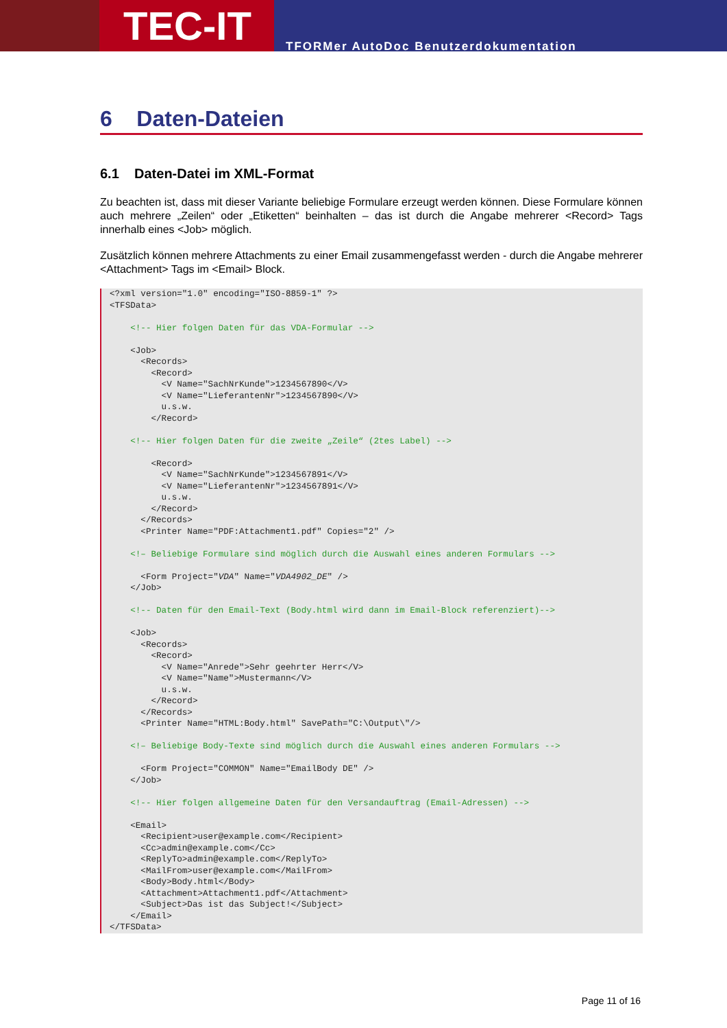TEC-IT
TFORMer AutoDoc Benutzerdokumentation
6 Daten-Dateien
6.1 Daten-Datei im XML-Format
Zu beachten ist, dass mit dieser Variante beliebige Formulare erzeugt werden können. Diese Formulare können auch mehrere „Zeilen“ oder „Etiketten“ beinhalten – das ist durch die Angabe mehrerer <Record> Tags innerhalb eines <Job> möglich.
Zusätzlich können mehrere Attachments zu einer Email zusammengefasst werden - durch die Angabe mehrerer <Attachment> Tags im <Email> Block.
<?xml version="1.0" encoding="ISO-8859-1" ?>
<TFSData>

    <!-- Hier folgen Daten für das VDA-Formular -->

    <Job>
      <Records>
        <Record>
          <V Name="SachNrKunde">1234567890</V>
          <V Name="LieferantenNr">1234567890</V>
          u.s.w.
        </Record>

    <!-- Hier folgen Daten für die zweite „Zeile“ (2tes Label) -->

        <Record>
          <V Name="SachNrKunde">1234567891</V>
          <V Name="LieferantenNr">1234567891</V>
          u.s.w.
        </Record>
      </Records>
      <Printer Name="PDF:Attachment1.pdf" Copies="2" />

    <!– Beliebige Formulare sind möglich durch die Auswahl eines anderen Formulars -->

      <Form Project="VDA" Name="VDA4902_DE" />
    </Job>

    <!-- Daten für den Email-Text (Body.html wird dann im Email-Block referenziert)-->

    <Job>
      <Records>
        <Record>
          <V Name="Anrede">Sehr geehrter Herr</V>
          <V Name="Name">Mustermann</V>
          u.s.w.
        </Record>
      </Records>
      <Printer Name="HTML:Body.html" SavePath="C:\Output\"/>

    <!– Beliebige Body-Texte sind möglich durch die Auswahl eines anderen Formulars -->

      <Form Project="COMMON" Name="EmailBody DE" />
    </Job>

    <!-- Hier folgen allgemeine Daten für den Versandauftrag (Email-Adressen) -->

    <Email>
      <Recipient>user@example.com</Recipient>
      <Cc>admin@example.com</Cc>
      <ReplyTo>admin@example.com</ReplyTo>
      <MailFrom>user@example.com</MailFrom>
      <Body>Body.html</Body>
      <Attachment>Attachment1.pdf</Attachment>
      <Subject>Das ist das Subject!</Subject>
    </Email>
</TFSData>
Page 11 of 16